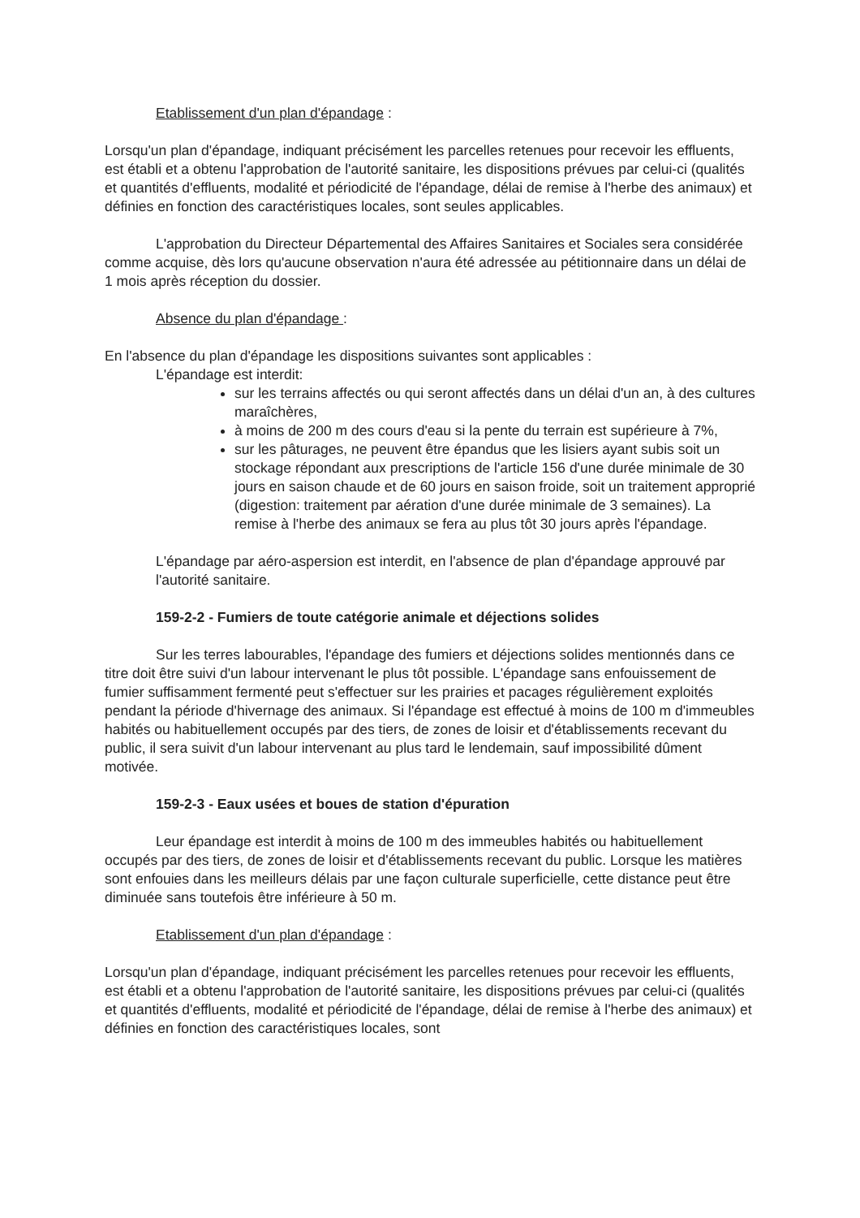Etablissement d'un plan d'épandage :
Lorsqu'un plan d'épandage, indiquant précisément les parcelles retenues pour recevoir les effluents, est établi et a obtenu l'approbation de l'autorité sanitaire, les dispositions prévues par celui-ci (qualités et quantités d'effluents, modalité et périodicité de l'épandage, délai de remise à l'herbe des animaux) et définies en fonction des caractéristiques locales, sont seules applicables.
L'approbation du Directeur Départemental des Affaires Sanitaires et Sociales sera considérée comme acquise, dès lors qu'aucune observation n'aura été adressée au pétitionnaire dans un délai de 1 mois après réception du dossier.
Absence du plan d'épandage :
En l'absence du plan d'épandage les dispositions suivantes sont applicables :
L'épandage est interdit:
sur les terrains affectés ou qui seront affectés dans un délai d'un an, à des cultures maraîchères,
à moins de 200 m des cours d'eau si la pente du terrain est supérieure à 7%,
sur les pâturages, ne peuvent être épandus que les lisiers ayant subis soit un stockage répondant aux prescriptions de l'article 156 d'une durée minimale de 30 jours en saison chaude et de 60 jours en saison froide, soit un traitement approprié (digestion: traitement par aération d'une durée minimale de 3 semaines). La remise à l'herbe des animaux se fera au plus tôt 30 jours après l'épandage.
L'épandage par aéro-aspersion est interdit, en l'absence de plan d'épandage approuvé par l'autorité sanitaire.
159-2-2 - Fumiers de toute catégorie animale et déjections solides
Sur les terres labourables, l'épandage des fumiers et déjections solides mentionnés dans ce titre doit être suivi d'un labour intervenant le plus tôt possible. L'épandage sans enfouissement de fumier suffisamment fermenté peut s'effectuer sur les prairies et pacages régulièrement exploités pendant la période d'hivernage des animaux. Si l'épandage est effectué à moins de 100 m d'immeubles habités ou habituellement occupés par des tiers, de zones de loisir et d'établissements recevant du public, il sera suivit d'un labour intervenant au plus tard le lendemain, sauf impossibilité dûment motivée.
159-2-3 - Eaux usées et boues de station d'épuration
Leur épandage est interdit à moins de 100 m des immeubles habités ou habituellement occupés par des tiers, de zones de loisir et d'établissements recevant du public. Lorsque les matières sont enfouies dans les meilleurs délais par une façon culturale superficielle, cette distance peut être diminuée sans toutefois être inférieure à 50 m.
Etablissement d'un plan d'épandage :
Lorsqu'un plan d'épandage, indiquant précisément les parcelles retenues pour recevoir les effluents, est établi et a obtenu l'approbation de l'autorité sanitaire, les dispositions prévues par celui-ci (qualités et quantités d'effluents, modalité et périodicité de l'épandage, délai de remise à l'herbe des animaux) et définies en fonction des caractéristiques locales, sont